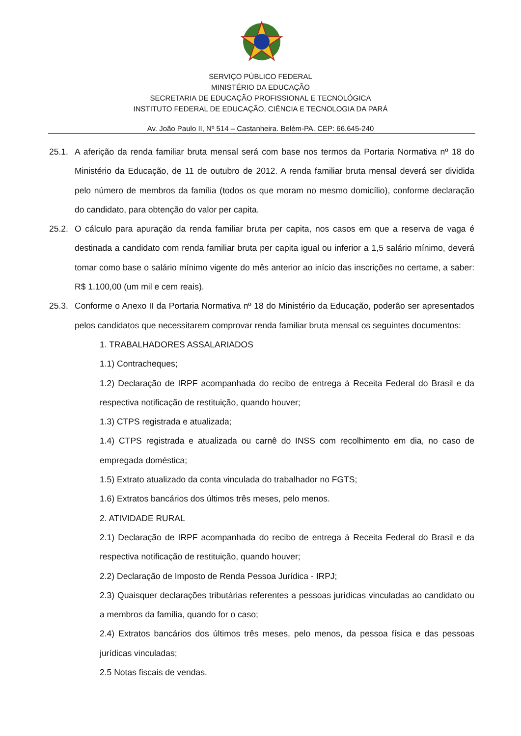SERVIÇO PÚBLICO FEDERAL
MINISTÉRIO DA EDUCAÇÃO
SECRETARIA DE EDUCAÇÃO PROFISSIONAL E TECNOLÓGICA
INSTITUTO FEDERAL DE EDUCAÇÃO, CIÊNCIA E TECNOLOGIA DA PARÁ
Av. João Paulo II, Nº 514 – Castanheira. Belém-PA. CEP: 66.645-240
25.1.
A aferição da renda familiar bruta mensal será com base nos termos da Portaria Normativa nº 18 do Ministério da Educação, de 11 de outubro de 2012. A renda familiar bruta mensal deverá ser dividida pelo número de membros da família (todos os que moram no mesmo domicílio), conforme declaração do candidato, para obtenção do valor per capita.
25.2.
O cálculo para apuração da renda familiar bruta per capita, nos casos em que a reserva de vaga é destinada a candidato com renda familiar bruta per capita igual ou inferior a 1,5 salário mínimo, deverá tomar como base o salário mínimo vigente do mês anterior ao início das inscrições no certame, a saber: R$ 1.100,00 (um mil e cem reais).
25.3.
Conforme o Anexo II da Portaria Normativa nº 18 do Ministério da Educação, poderão ser apresentados pelos candidatos que necessitarem comprovar renda familiar bruta mensal os seguintes documentos:
1. TRABALHADORES ASSALARIADOS
1.1) Contracheques;
1.2) Declaração de IRPF acompanhada do recibo de entrega à Receita Federal do Brasil e da respectiva notificação de restituição, quando houver;
1.3) CTPS registrada e atualizada;
1.4) CTPS registrada e atualizada ou carnê do INSS com recolhimento em dia, no caso de empregada doméstica;
1.5) Extrato atualizado da conta vinculada do trabalhador no FGTS;
1.6) Extratos bancários dos últimos três meses, pelo menos.
2. ATIVIDADE RURAL
2.1) Declaração de IRPF acompanhada do recibo de entrega à Receita Federal do Brasil e da respectiva notificação de restituição, quando houver;
2.2) Declaração de Imposto de Renda Pessoa Jurídica - IRPJ;
2.3) Quaisquer declarações tributárias referentes a pessoas jurídicas vinculadas ao candidato ou a membros da família, quando for o caso;
2.4) Extratos bancários dos últimos três meses, pelo menos, da pessoa física e das pessoas jurídicas vinculadas;
2.5 Notas fiscais de vendas.